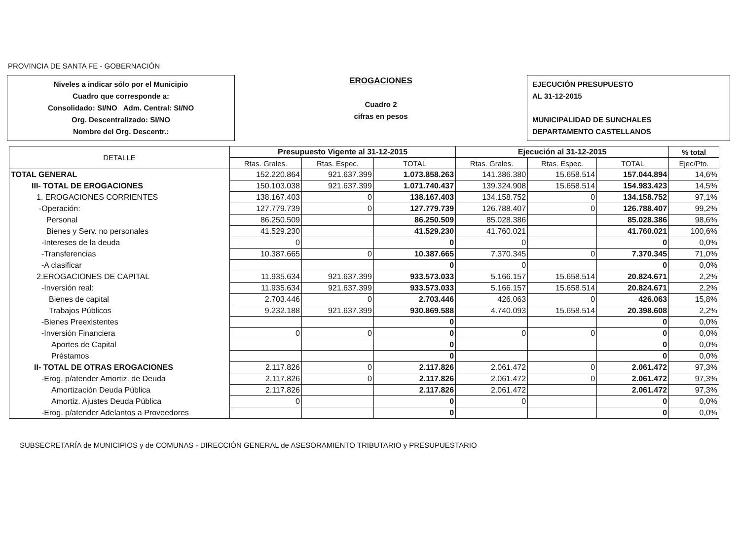PROVINCIA DE SANTA FE - GOBERNACIÓN
Niveles a indicar sólo por el Municipio
Cuadro que corresponde a:
Consolidado: SI/NO Adm. Central: SI/NO
Org. Descentralizado: SI/NO
Nombre del Org. Descentr.:
EROGACIONES
Cuadro 2
cifras en pesos
EJECUCIÓN PRESUPUESTO
AL 31-12-2015
MUNICIPALIDAD DE SUNCHALES
DEPARTAMENTO CASTELLANOS
| DETALLE | Presupuesto Vigente al 31-12-2015 | | | Ejecución al 31-12-2015 | | | % total |
| --- | --- | --- | --- | --- | --- | --- | --- |
| | Rtas. Grales. | Rtas. Espec. | TOTAL | Rtas. Grales. | Rtas. Espec. | TOTAL | Ejec/Pto. |
| TOTAL GENERAL | 152.220.864 | 921.637.399 | 1.073.858.263 | 141.386.380 | 15.658.514 | 157.044.894 | 14,6% |
| III- TOTAL DE EROGACIONES | 150.103.038 | 921.637.399 | 1.071.740.437 | 139.324.908 | 15.658.514 | 154.983.423 | 14,5% |
| 1. EROGACIONES CORRIENTES | 138.167.403 | 0 | 138.167.403 | 134.158.752 | 0 | 134.158.752 | 97,1% |
| -Operación: | 127.779.739 | 0 | 127.779.739 | 126.788.407 | 0 | 126.788.407 | 99,2% |
| Personal | 86.250.509 | | 86.250.509 | 85.028.386 | | 85.028.386 | 98,6% |
| Bienes y Serv. no personales | 41.529.230 | | 41.529.230 | 41.760.021 | | 41.760.021 | 100,6% |
| -Intereses de la deuda | 0 | | 0 | 0 | | 0 | 0,0% |
| -Transferencias | 10.387.665 | 0 | 10.387.665 | 7.370.345 | 0 | 7.370.345 | 71,0% |
| -A clasificar | | | 0 | 0 | | 0 | 0,0% |
| 2.EROGACIONES DE CAPITAL | 11.935.634 | 921.637.399 | 933.573.033 | 5.166.157 | 15.658.514 | 20.824.671 | 2,2% |
| -Inversión real: | 11.935.634 | 921.637.399 | 933.573.033 | 5.166.157 | 15.658.514 | 20.824.671 | 2,2% |
| Bienes de capital | 2.703.446 | 0 | 2.703.446 | 426.063 | 0 | 426.063 | 15,8% |
| Trabajos Públicos | 9.232.188 | 921.637.399 | 930.869.588 | 4.740.093 | 15.658.514 | 20.398.608 | 2,2% |
| -Bienes Preexistentes | | | 0 | | | 0 | 0,0% |
| -Inversión Financiera | 0 | 0 | 0 | 0 | 0 | 0 | 0,0% |
| Aportes de Capital | | | 0 | | | 0 | 0,0% |
| Préstamos | | | 0 | | | 0 | 0,0% |
| II- TOTAL DE OTRAS EROGACIONES | 2.117.826 | 0 | 2.117.826 | 2.061.472 | 0 | 2.061.472 | 97,3% |
| -Erog. p/atender Amortiz. de Deuda | 2.117.826 | 0 | 2.117.826 | 2.061.472 | 0 | 2.061.472 | 97,3% |
| Amortización Deuda Pública | 2.117.826 | | 2.117.826 | 2.061.472 | | 2.061.472 | 97,3% |
| Amortiz. Ajustes Deuda Pública | 0 | | 0 | 0 | | 0 | 0,0% |
| -Erog. p/atender Adelantos a Proveedores | | | 0 | | | 0 | 0,0% |
SUBSECRETARÍA de MUNICIPIOS y de COMUNAS - DIRECCIÓN GENERAL de ASESORAMIENTO TRIBUTARIO y PRESUPUESTARIO